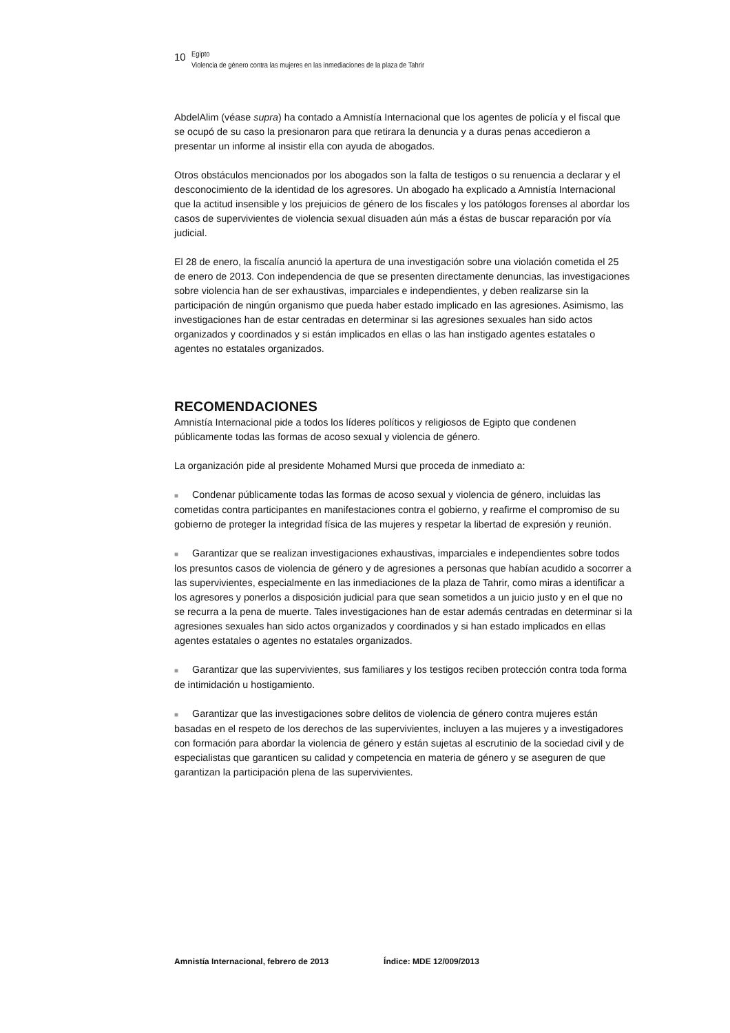10
Egipto
Violencia de género contra las mujeres en las inmediaciones de la plaza de Tahrir
AbdelAlim (véase supra) ha contado a Amnistía Internacional que los agentes de policía y el fiscal que se ocupó de su caso la presionaron para que retirara la denuncia y a duras penas accedieron a presentar un informe al insistir ella con ayuda de abogados.
Otros obstáculos mencionados por los abogados son la falta de testigos o su renuencia a declarar y el desconocimiento de la identidad de los agresores. Un abogado ha explicado a Amnistía Internacional que la actitud insensible y los prejuicios de género de los fiscales y los patólogos forenses al abordar los casos de supervivientes de violencia sexual disuaden aún más a éstas de buscar reparación por vía judicial.
El 28 de enero, la fiscalía anunció la apertura de una investigación sobre una violación cometida el 25 de enero de 2013. Con independencia de que se presenten directamente denuncias, las investigaciones sobre violencia han de ser exhaustivas, imparciales e independientes, y deben realizarse sin la participación de ningún organismo que pueda haber estado implicado en las agresiones. Asimismo, las investigaciones han de estar centradas en determinar si las agresiones sexuales han sido actos organizados y coordinados y si están implicados en ellas o las han instigado agentes estatales o agentes no estatales organizados.
RECOMENDACIONES
Amnistía Internacional pide a todos los líderes políticos y religiosos de Egipto que condenen públicamente todas las formas de acoso sexual y violencia de género.
La organización pide al presidente Mohamed Mursi que proceda de inmediato a:
■ Condenar públicamente todas las formas de acoso sexual y violencia de género, incluidas las cometidas contra participantes en manifestaciones contra el gobierno, y reafirme el compromiso de su gobierno de proteger la integridad física de las mujeres y respetar la libertad de expresión y reunión.
■ Garantizar que se realizan investigaciones exhaustivas, imparciales e independientes sobre todos los presuntos casos de violencia de género y de agresiones a personas que habían acudido a socorrer a las supervivientes, especialmente en las inmediaciones de la plaza de Tahrir, como miras a identificar a los agresores y ponerlos a disposición judicial para que sean sometidos a un juicio justo y en el que no se recurra a la pena de muerte. Tales investigaciones han de estar además centradas en determinar si la agresiones sexuales han sido actos organizados y coordinados y si han estado implicados en ellas agentes estatales o agentes no estatales organizados.
■ Garantizar que las supervivientes, sus familiares y los testigos reciben protección contra toda forma de intimidación u hostigamiento.
■ Garantizar que las investigaciones sobre delitos de violencia de género contra mujeres están basadas en el respeto de los derechos de las supervivientes, incluyen a las mujeres y a investigadores con formación para abordar la violencia de género y están sujetas al escrutinio de la sociedad civil y de especialistas que garanticen su calidad y competencia en materia de género y se aseguren de que garantizan la participación plena de las supervivientes.
Amnistía Internacional, febrero de 2013 Índice: MDE 12/009/2013